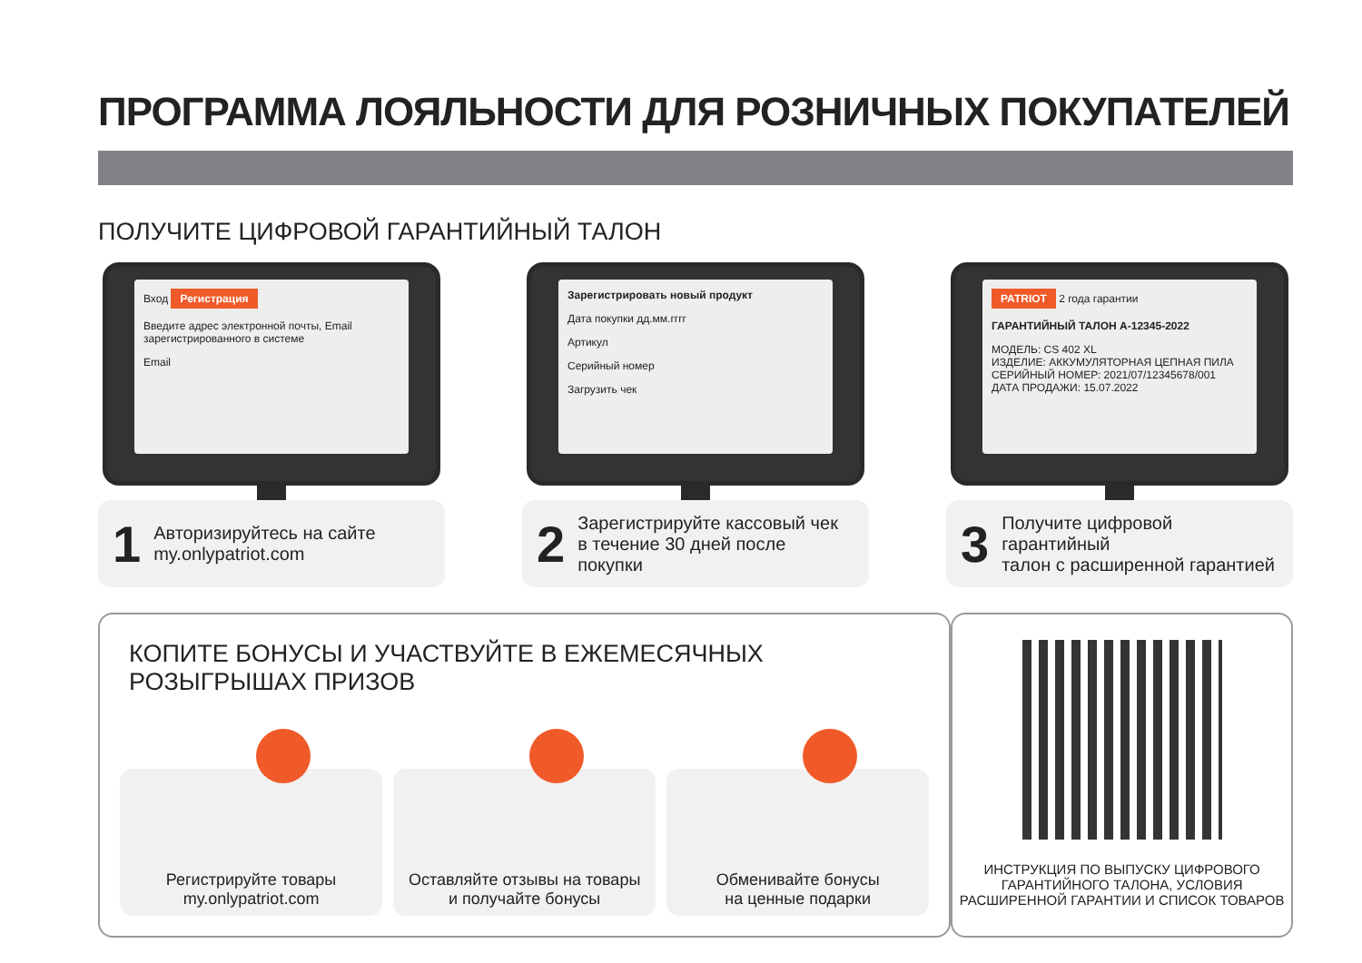ПРОГРАММА ЛОЯЛЬНОСТИ ДЛЯ РОЗНИЧНЫХ ПОКУПАТЕЛЕЙ
ПОЛУЧИТЕ ЦИФРОВОЙ ГАРАНТИЙНЫЙ ТАЛОН
Вход Регистрация
Введите адрес электронной почты, Email зарегистрированного в системе
Email
1 Авторизируйтесь на сайте
my.onlypatriot.com
Зарегистрировать новый продукт
Дата покупки дд.мм.гггг
Артикул
Серийный номер
Загрузить чек
2 Зарегистрируйте кассовый чек
в течение 30 дней после покупки
PATRIOT 2 года гарантии
ГАРАНТИЙНЫЙ ТАЛОН A-12345-2022
МОДЕЛЬ: CS 402 XL
ИЗДЕЛИЕ: АККУМУЛЯТОРНАЯ ЦЕПНАЯ ПИЛА
СЕРИЙНЫЙ НОМЕР: 2021/07/12345678/001
ДАТА ПРОДАЖИ: 15.07.2022
3 Получите цифровой гарантийный
талон с расширенной гарантией
КОПИТЕ БОНУСЫ И УЧАСТВУЙТЕ В ЕЖЕМЕСЯЧНЫХ
РОЗЫГРЫШАХ ПРИЗОВ
Регистрируйте товары
my.onlypatriot.com
Оставляйте отзывы на товары
и получайте бонусы
Обменивайте бонусы
на ценные подарки
ИНСТРУКЦИЯ ПО ВЫПУСКУ ЦИФРОВОГО
ГАРАНТИЙНОГО ТАЛОНА, УСЛОВИЯ
РАСШИРЕННОЙ ГАРАНТИИ И СПИСОК ТОВАРОВ